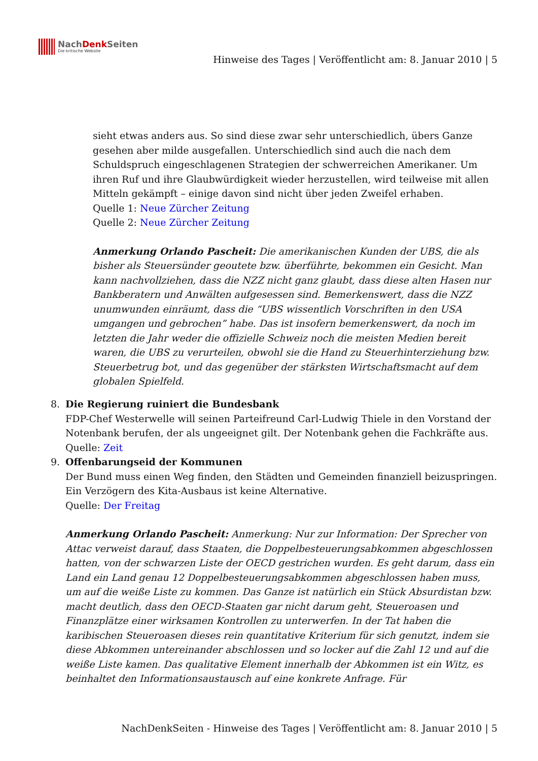NachDenk Seiten
Die kritische Website
Hinweise des Tages | Veröffentlicht am: 8. Januar 2010 | 5
sieht etwas anders aus. So sind diese zwar sehr unterschiedlich, übers Ganze gesehen aber milde ausgefallen. Unterschiedlich sind auch die nach dem Schuldspruch eingeschlagenen Strategien der schwerreichen Amerikaner. Um ihren Ruf und ihre Glaubwürdigkeit wieder herzustellen, wird teilweise mit allen Mitteln gekämpft – einige davon sind nicht über jeden Zweifel erhaben.
Quelle 1: Neue Zürcher Zeitung
Quelle 2: Neue Zürcher Zeitung
Anmerkung Orlando Pascheit: Die amerikanischen Kunden der UBS, die als bisher als Steuersünder geoutete bzw. überführte, bekommen ein Gesicht. Man kann nachvollziehen, dass die NZZ nicht ganz glaubt, dass diese alten Hasen nur Bankberatern und Anwälten aufgesessen sind. Bemerkenswert, dass die NZZ unumwunden einräumt, dass die “UBS wissentlich Vorschriften in den USA umgangen und gebrochen” habe. Das ist insofern bemerkenswert, da noch im letzten die Jahr weder die offizielle Schweiz noch die meisten Medien bereit waren, die UBS zu verurteilen, obwohl sie die Hand zu Steuerhinterziehung bzw. Steuerbetrug bot, und das gegenüber der stärksten Wirtschaftsmacht auf dem globalen Spielfeld.
8. Die Regierung ruiniert die Bundesbank
FDP-Chef Westerwelle will seinen Parteifreund Carl-Ludwig Thiele in den Vorstand der Notenbank berufen, der als ungeeignet gilt. Der Notenbank gehen die Fachkräfte aus.
Quelle: Zeit
9. Offenbarungseid der Kommunen
Der Bund muss einen Weg finden, den Städten und Gemeinden finanziell beizuspringen. Ein Verzögern des Kita-Ausbaus ist keine Alternative.
Quelle: Der Freitag
Anmerkung Orlando Pascheit: Anmerkung: Nur zur Information: Der Sprecher von Attac verweist darauf, dass Staaten, die Doppelbesteuerungsabkommen abgeschlossen hatten, von der schwarzen Liste der OECD gestrichen wurden. Es geht darum, dass ein Land ein Land genau 12 Doppelbesteuerungsabkommen abgeschlossen haben muss, um auf die weiße Liste zu kommen. Das Ganze ist natürlich ein Stück Absurdistan bzw. macht deutlich, dass den OECD-Staaten gar nicht darum geht, Steueroasen und Finanzplätze einer wirksamen Kontrollen zu unterwerfen. In der Tat haben die karibischen Steueroasen dieses rein quantitative Kriterium für sich genutzt, indem sie diese Abkommen untereinander abschlossen und so locker auf die Zahl 12 und auf die weiße Liste kamen. Das qualitative Element innerhalb der Abkommen ist ein Witz, es beinhaltet den Informationsaustausch auf eine konkrete Anfrage. Für
NachDenkSeiten - Hinweise des Tages | Veröffentlicht am: 8. Januar 2010 | 5